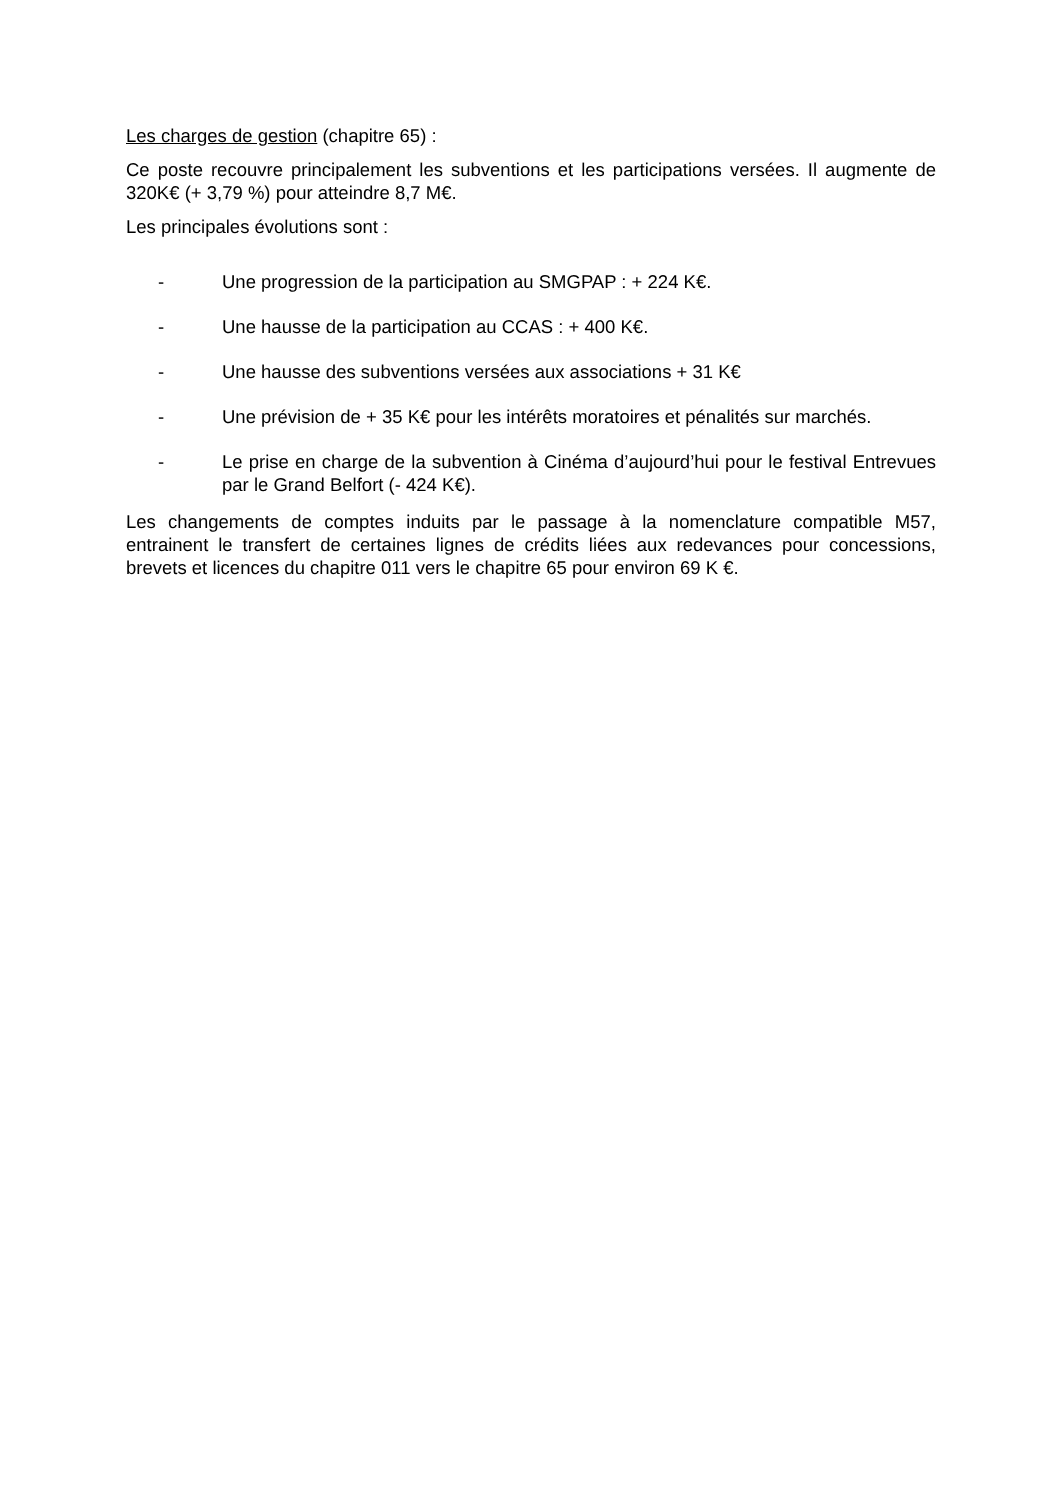Les charges de gestion (chapitre 65) :
Ce poste recouvre principalement les subventions et les participations versées. Il augmente de 320K€ (+ 3,79 %) pour atteindre 8,7 M€.
Les principales évolutions sont :
- Une progression de la participation au SMGPAP : + 224 K€.
- Une hausse de la participation au CCAS : + 400 K€.
- Une hausse des subventions versées aux associations + 31 K€
- Une prévision de + 35 K€ pour les intérêts moratoires et pénalités sur marchés.
- Le prise en charge de la subvention à Cinéma d’aujourd’hui pour le festival Entrevues par le Grand Belfort (- 424 K€).
Les changements de comptes induits par le passage à la nomenclature compatible M57, entrainent le transfert de certaines lignes de crédits liées aux redevances pour concessions, brevets et licences du chapitre 011 vers le chapitre 65 pour environ 69 K €.